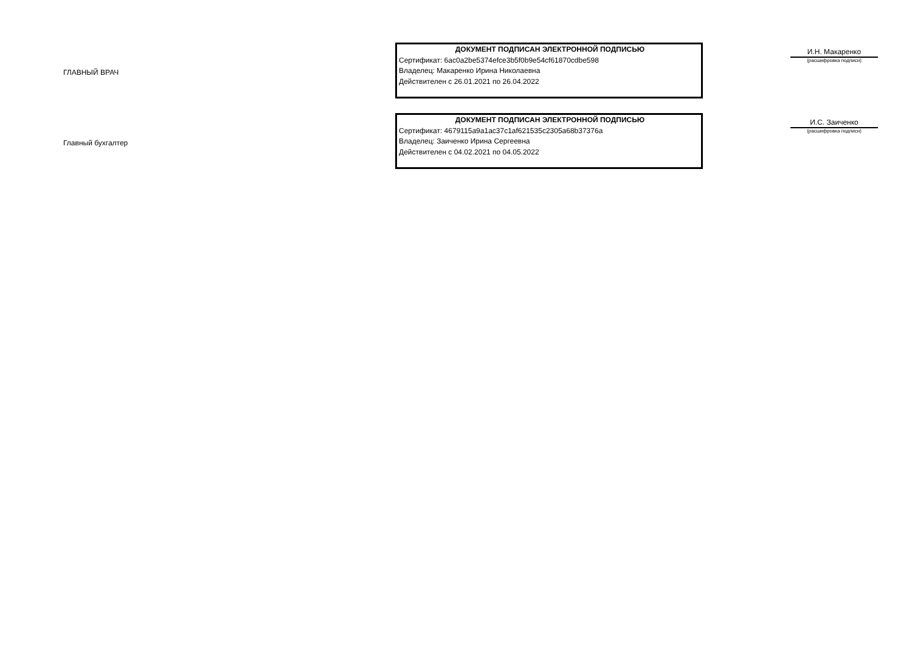ГЛАВНЫЙ ВРАЧ
ДОКУМЕНТ ПОДПИСАН ЭЛЕКТРОННОЙ ПОДПИСЬЮ
Сертификат: 6ac0a2be5374efce3b5f0b9e54cf61870cdbe598
Владелец: Макаренко Ирина Николаевна
Действителен с 26.01.2021 по 26.04.2022
И.Н. Макаренко
(расшифровка подписи)
Главный бухгалтер
ДОКУМЕНТ ПОДПИСАН ЭЛЕКТРОННОЙ ПОДПИСЬЮ
Сертификат: 4679115a9a1ac37c1af621535c2305a68b37376a
Владелец: Заиченко Ирина Сергеевна
Действителен с 04.02.2021 по 04.05.2022
И.С. Заиченко
(расшифровка подписи)